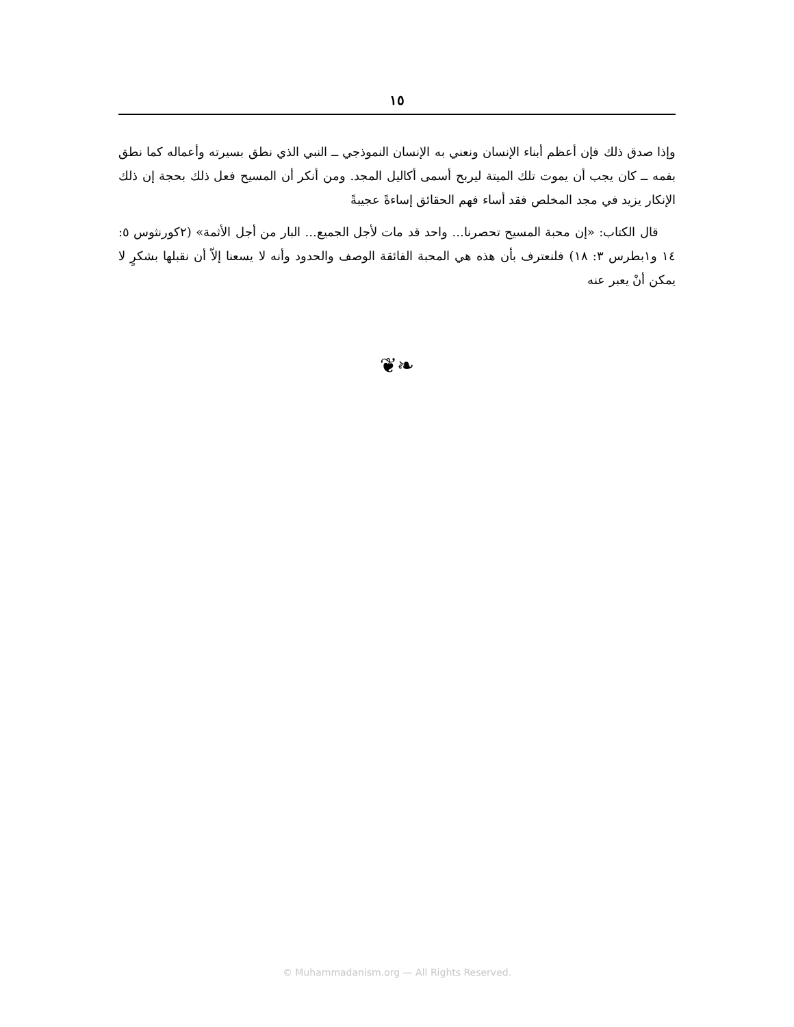١٥
وإذا صدق ذلك فإن أعظم أبناء الإنسان ونعني به الإنسان النموذجي ــ النبي الذي نطق بسيرته وأعماله كما نطق بفمه ــ كان يجب أن يموت تلك الميتة ليربح أسمى أكاليل المجد. ومن أنكر أن المسيح فعل ذلك بحجة إن ذلك الإنكار يزيد في مجد المخلص فقد أساء فهم الحقائق إساءةً عجيبةً
قال الكتاب: «إن محبة المسيح تحصرنا... واحد قد مات لأجل الجميع... البار من أجل الأثمة» (٢كورنثوس ٥: ١٤ و١بطرس ٣: ١٨) فلنعترف بأن هذه هي المحبة الفائقة الوصف والحدود وأنه لا يسعنا إلاّ أن نقبلها بشكرٍ لا يمكن أنْ يعبر عنه
❦❧
© Muhammadanism.org — All Rights Reserved.